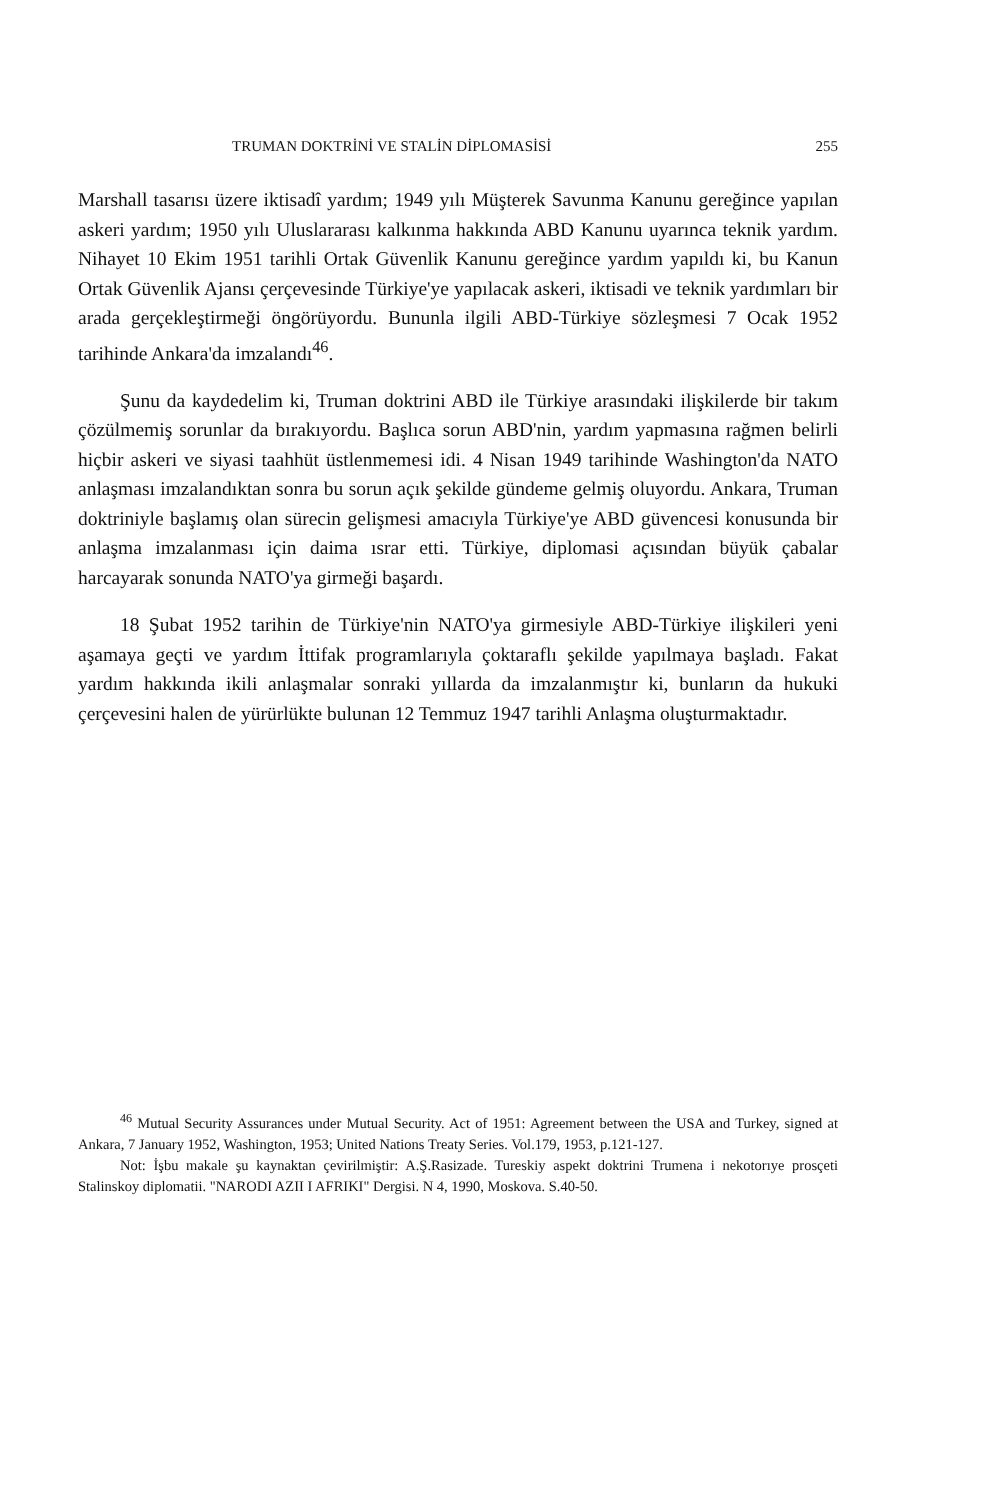TRUMAN DOKTRİNİ VE STALİN DİPLOMASİSİ 255
Marshall tasarısı üzere iktisadî yardım; 1949 yılı Müşterek Savunma Kanunu gereğince yapılan askeri yardım; 1950 yılı Uluslararası kalkınma hakkında ABD Kanunu uyarınca teknik yardım. Nihayet 10 Ekim 1951 tarihli Ortak Güvenlik Kanunu gereğince yardım yapıldı ki, bu Kanun Ortak Güvenlik Ajansı çerçevesinde Türkiye'ye yapılacak askeri, iktisadi ve teknik yardımları bir arada gerçekleştirmeği öngörüyordu. Bununla ilgili ABD-Türkiye sözleşmesi 7 Ocak 1952 tarihinde Ankara'da imzalandı<sup>46</sup>.
Şunu da kaydedelim ki, Truman doktrini ABD ile Türkiye arasındaki ilişkilerde bir takım çözülmemiş sorunlar da bırakıyordu. Başlıca sorun ABD'nin, yardım yapmasına rağmen belirli hiçbir askeri ve siyasi taahhüt üstlenmemesi idi. 4 Nisan 1949 tarihinde Washington'da NATO anlaşması imzalandıktan sonra bu sorun açık şekilde gündeme gelmiş oluyordu. Ankara, Truman doktriniyle başlamış olan sürecin gelişmesi amacıyla Türkiye'ye ABD güvencesi konusunda bir anlaşma imzalanması için daima ısrar etti. Türkiye, diplomasi açısından büyük çabalar harcayarak sonunda NATO'ya girmeği başardı.
18 Şubat 1952 tarihin de Türkiye'nin NATO'ya girmesiyle ABD-Türkiye ilişkileri yeni aşamaya geçti ve yardım İttifak programlarıyla çoktaraflı şekilde yapılmaya başladı. Fakat yardım hakkında ikili anlaşmalar sonraki yıllarda da imzalanmıştır ki, bunların da hukuki çerçevesini halen de yürürlükte bulunan 12 Temmuz 1947 tarihli Anlaşma oluşturmaktadır.
<sup>46</sup> Mutual Security Assurances under Mutual Security. Act of 1951: Agreement between the USA and Turkey, signed at Ankara, 7 January 1952, Washington, 1953; United Nations Treaty Series. Vol.179, 1953, p.121-127.
Not: İşbu makale şu kaynaktan çevirilmiştir: A.Ş.Rasizade. Tureskiy aspekt doktrini Trumena i nekotorıye prosçeti Stalinskoy diplomatii. "NARODI AZII I AFRIKI" Dergisi. N 4, 1990, Moskova. S.40-50.